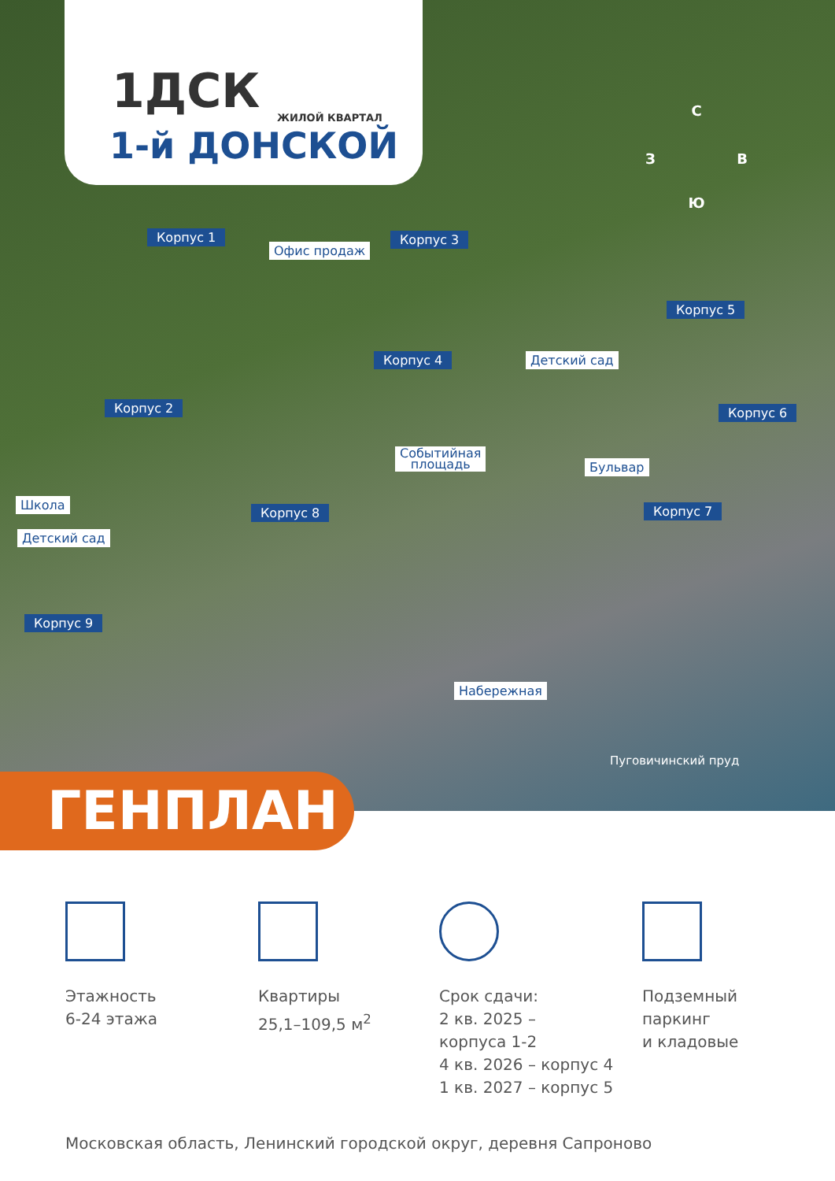1ДСК ЖИЛОЙ КВАРТАЛ
1-й ДОНСКОЙ
С
З В
Ю
Корпус 1
Офис продаж
Корпус 3
Корпус 5
Корпус 4 Детский сад
Корпус 2 Корпус 6
Событийная
площадь
Бульвар
Школа
Корпус 8 Корпус 7
Детский сад
Корпус 9
Набережная
Пуговичинский пруд
ГЕНПЛАН
Этажность
6-24 этажа
Квартиры
25,1–109,5 м<sup>2</sup>
Срок сдачи:
2 кв. 2025 –
корпуса 1-2
4 кв. 2026 – корпус 4
1 кв. 2027 – корпус 5
Подземный
паркинг
и кладовые
Московская область, Ленинский городской округ, деревня Сапроново